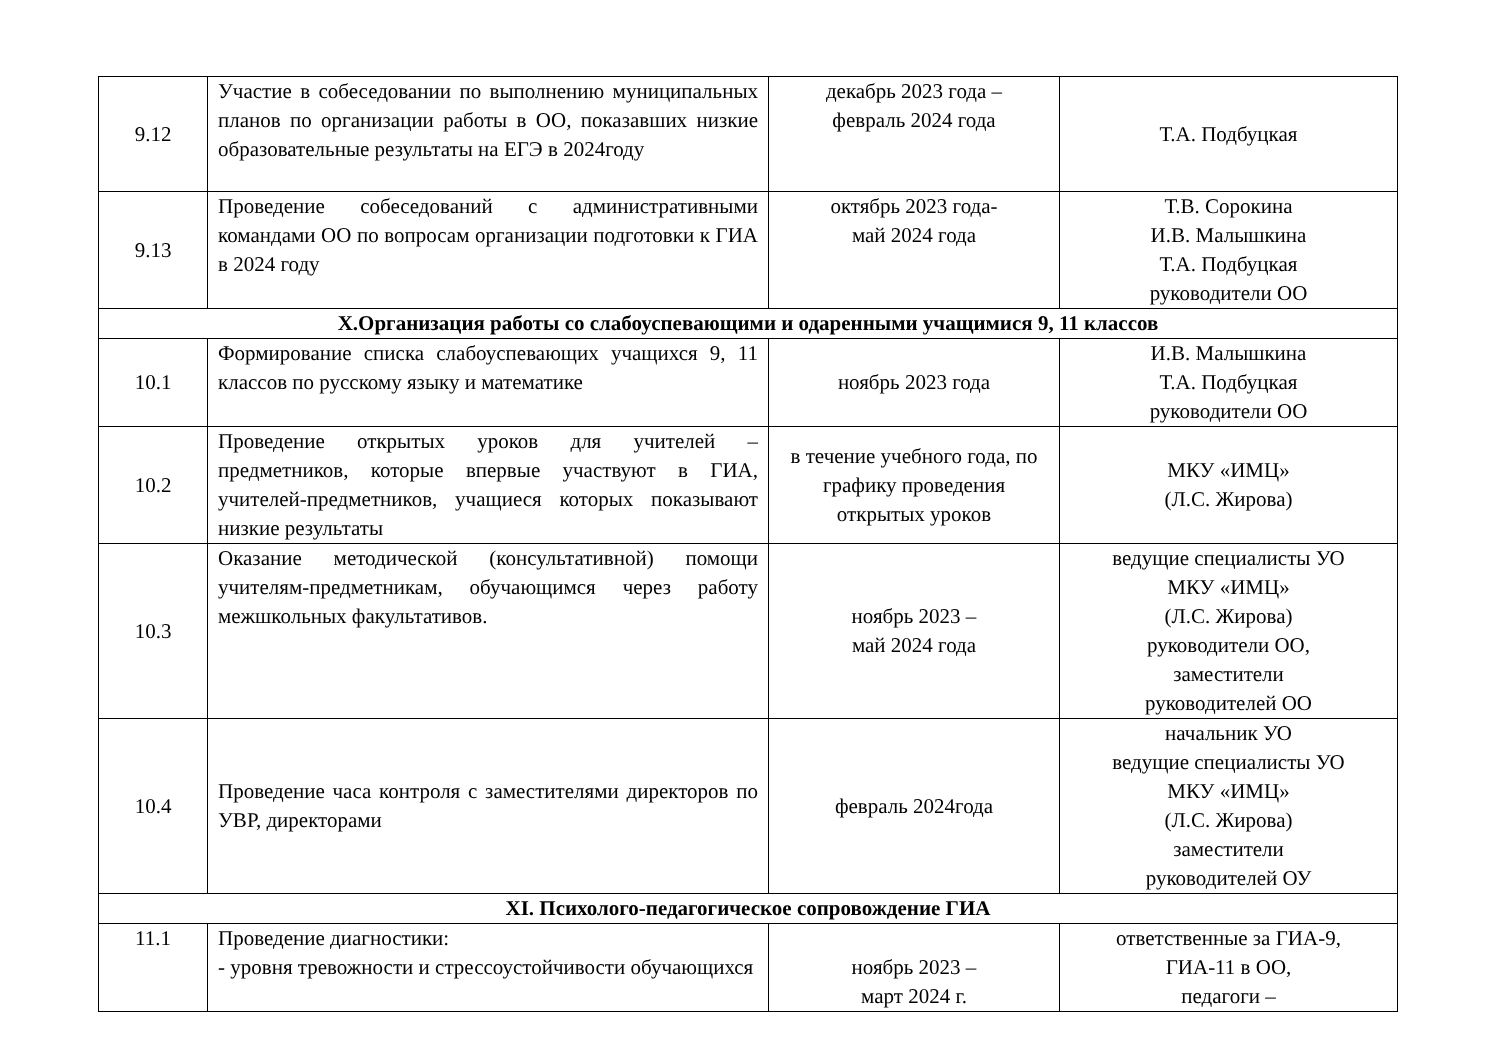| 9.12 | Участие в собеседовании по выполнению муниципальных планов по организации работы в ОО, показавших низкие образовательные результаты на ЕГЭ в 2024году | декабрь 2023 года – февраль 2024 года | Т.А. Подбуцкая |
| 9.13 | Проведение собеседований с административными командами ОО по вопросам организации подготовки к ГИА в 2024 году | октябрь 2023 года- май 2024 года | Т.В. Сорокина И.В. Малышкина Т.А. Подбуцкая руководители ОО |
| X.Организация работы со слабоуспевающими и одаренными учащимися 9, 11 классов | | | |
| 10.1 | Формирование списка слабоуспевающих учащихся 9, 11 классов по русскому языку и математике | ноябрь 2023 года | И.В. Малышкина Т.А. Подбуцкая руководители ОО |
| 10.2 | Проведение открытых уроков для учителей – предметников, которые впервые участвуют в ГИА, учителей-предметников, учащиеся которых показывают низкие результаты | в течение учебного года, по графику проведения открытых уроков | МКУ «ИМЦ» (Л.С. Жирова) |
| 10.3 | Оказание методической (консультативной) помощи учителям-предметникам, обучающимся через работу межшкольных факультативов. | ноябрь 2023 – май 2024 года | ведущие специалисты УО МКУ «ИМЦ» (Л.С. Жирова) руководители ОО, заместители руководителей ОО |
| 10.4 | Проведение часа контроля с заместителями директоров по УВР, директорами | февраль 2024года | начальник УО ведущие специалисты УО МКУ «ИМЦ» (Л.С. Жирова) заместители руководителей ОУ |
| XI. Психолого-педагогическое сопровождение ГИА | | | |
| 11.1 | Проведение диагностики: - уровня тревожности и стрессоустойчивости обучающихся | ноябрь 2023 – март 2024 г. | ответственные за ГИА-9, ГИА-11 в ОО, педагоги – |